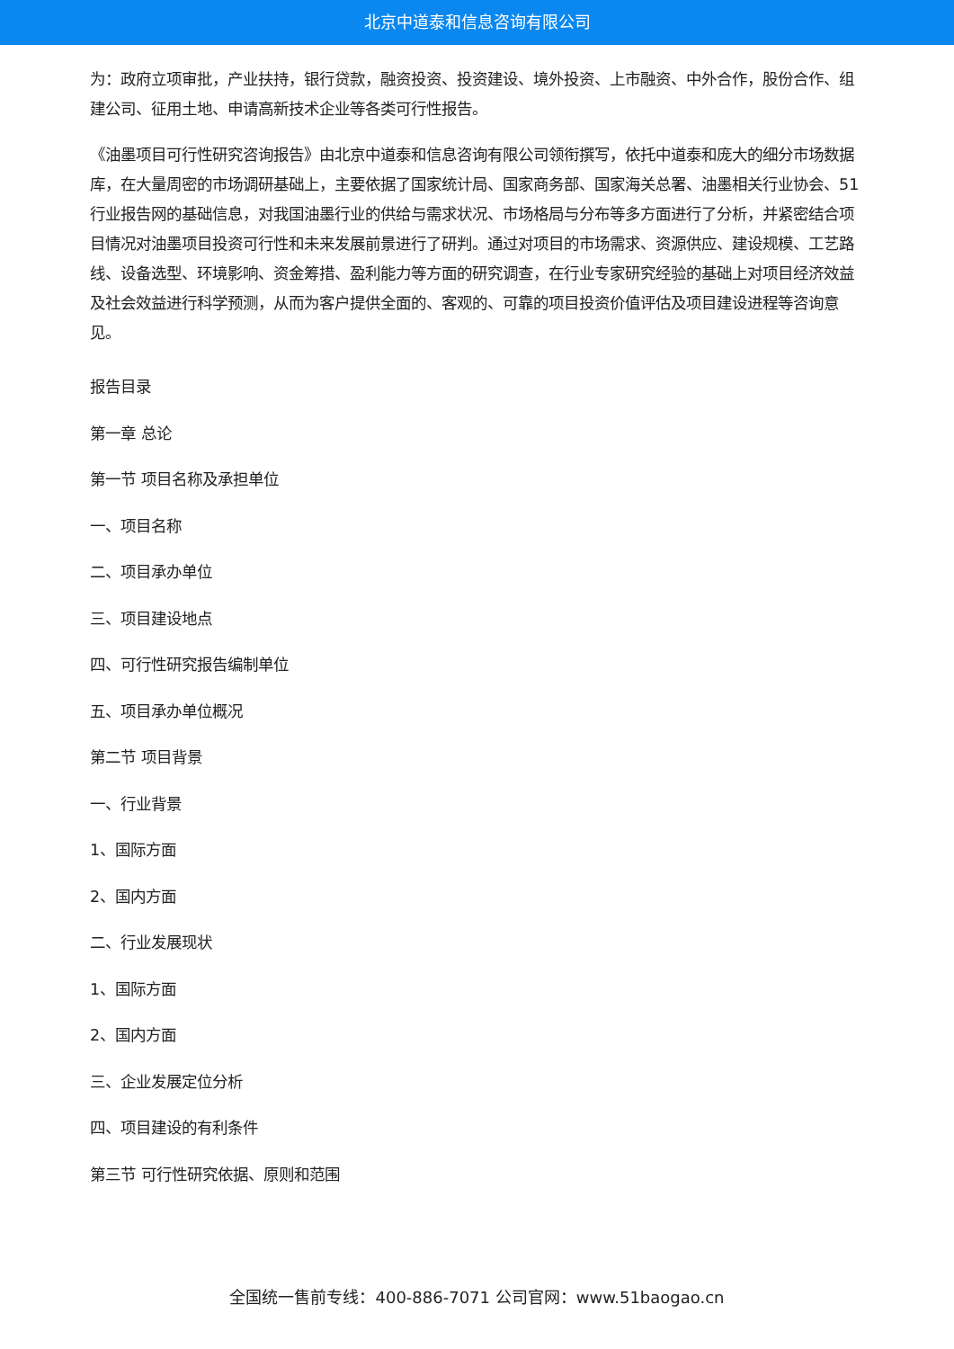北京中道泰和信息咨询有限公司
为：政府立项审批，产业扶持，银行贷款，融资投资、投资建设、境外投资、上市融资、中外合作，股份合作、组建公司、征用土地、申请高新技术企业等各类可行性报告。
《油墨项目可行性研究咨询报告》由北京中道泰和信息咨询有限公司领衔撰写，依托中道泰和庞大的细分市场数据库，在大量周密的市场调研基础上，主要依据了国家统计局、国家商务部、国家海关总署、油墨相关行业协会、51行业报告网的基础信息，对我国油墨行业的供给与需求状况、市场格局与分布等多方面进行了分析，并紧密结合项目情况对油墨项目投资可行性和未来发展前景进行了研判。通过对项目的市场需求、资源供应、建设规模、工艺路线、设备选型、环境影响、资金筹措、盈利能力等方面的研究调查，在行业专家研究经验的基础上对项目经济效益及社会效益进行科学预测，从而为客户提供全面的、客观的、可靠的项目投资价值评估及项目建设进程等咨询意见。
报告目录
第一章 总论
第一节 项目名称及承担单位
一、项目名称
二、项目承办单位
三、项目建设地点
四、可行性研究报告编制单位
五、项目承办单位概况
第二节 项目背景
一、行业背景
1、国际方面
2、国内方面
二、行业发展现状
1、国际方面
2、国内方面
三、企业发展定位分析
四、项目建设的有利条件
第三节 可行性研究依据、原则和范围
全国统一售前专线：400-886-7071 公司官网：www.51baogao.cn